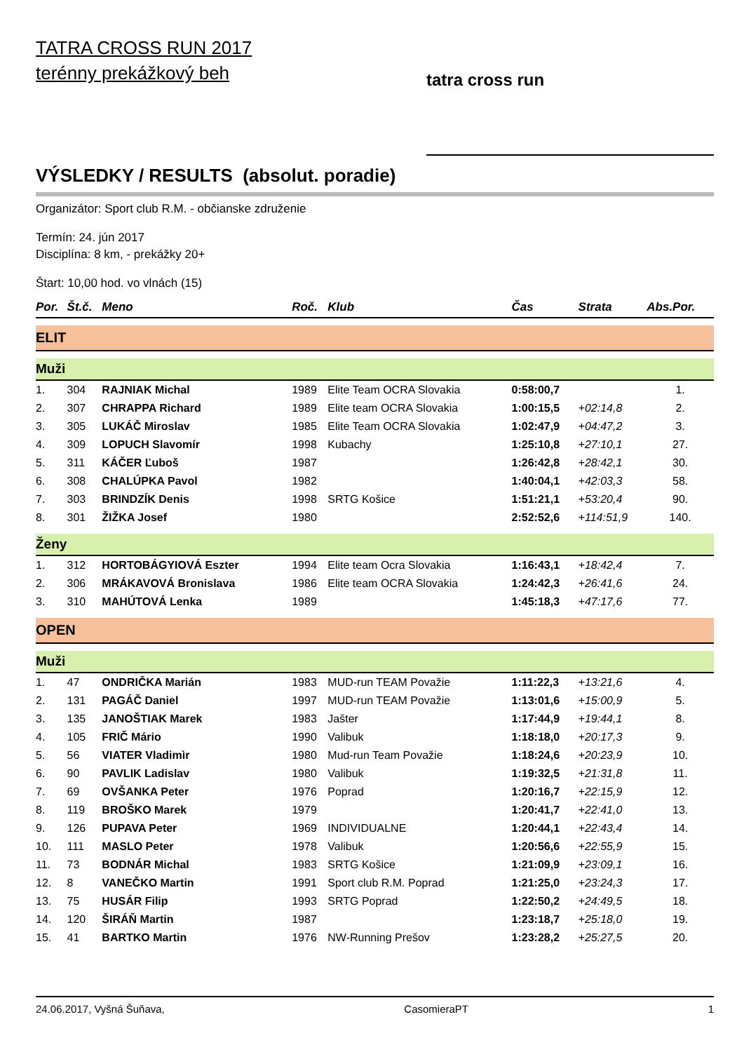TATRA CROSS RUN 2017
terénny prekážkový beh
tatra cross run
VÝSLEDKY / RESULTS (absolut. poradie)
Organizátor: Sport club R.M. - občianske združenie
Termín: 24. jún 2017
Disciplína: 8 km, - prekážky 20+
Štart: 10,00 hod. vo vlnách (15)
| Por. | Št.č. | Meno | Roč. | Klub | Čas | Strata | Abs.Por. |
| --- | --- | --- | --- | --- | --- | --- | --- |
| ELIT | | | | | | | |
| Muži | | | | | | | |
| 1. | 304 | RAJNIAK Michal | 1989 | Elite Team OCRA Slovakia | 0:58:00,7 | | 1. |
| 2. | 307 | CHRAPPA Richard | 1989 | Elite team OCRA Slovakia | 1:00:15,5 | +02:14,8 | 2. |
| 3. | 305 | LUKÁČ Miroslav | 1985 | Elite Team OCRA Slovakia | 1:02:47,9 | +04:47,2 | 3. |
| 4. | 309 | LOPUCH Slavomír | 1998 | Kubachy | 1:25:10,8 | +27:10,1 | 27. |
| 5. | 311 | KÁČER Ľuboš | 1987 | | 1:26:42,8 | +28:42,1 | 30. |
| 6. | 308 | CHALÚPKA Pavol | 1982 | | 1:40:04,1 | +42:03,3 | 58. |
| 7. | 303 | BRINDZÍK Denis | 1998 | SRTG Košice | 1:51:21,1 | +53:20,4 | 90. |
| 8. | 301 | ŽIŽKA Josef | 1980 | | 2:52:52,6 | +114:51,9 | 140. |
| Ženy | | | | | | | |
| 1. | 312 | HORTOBÁGYIOVÁ Eszter | 1994 | Elite team Ocra Slovakia | 1:16:43,1 | +18:42,4 | 7. |
| 2. | 306 | MRÁKAVOVÁ Bronislava | 1986 | Elite team OCRA Slovakia | 1:24:42,3 | +26:41,6 | 24. |
| 3. | 310 | MAHÚTOVÁ Lenka | 1989 | | 1:45:18,3 | +47:17,6 | 77. |
| OPEN | | | | | | | |
| Muži | | | | | | | |
| 1. | 47 | ONDRIČKA Marián | 1983 | MUD-run TEAM Považie | 1:11:22,3 | +13:21,6 | 4. |
| 2. | 131 | PAGÁČ Daniel | 1997 | MUD-run TEAM Považie | 1:13:01,6 | +15:00,9 | 5. |
| 3. | 135 | JANOŠTIAK Marek | 1983 | Jašter | 1:17:44,9 | +19:44,1 | 8. |
| 4. | 105 | FRIČ Mário | 1990 | Valibuk | 1:18:18,0 | +20:17,3 | 9. |
| 5. | 56 | VIATER Vladimìr | 1980 | Mud-run Team Považie | 1:18:24,6 | +20:23,9 | 10. |
| 6. | 90 | PAVLIK Ladislav | 1980 | Valibuk | 1:19:32,5 | +21:31,8 | 11. |
| 7. | 69 | OVŠANKA Peter | 1976 | Poprad | 1:20:16,7 | +22:15,9 | 12. |
| 8. | 119 | BROŠKO Marek | 1979 | | 1:20:41,7 | +22:41,0 | 13. |
| 9. | 126 | PUPAVA Peter | 1969 | INDIVIDUALNE | 1:20:44,1 | +22:43,4 | 14. |
| 10. | 111 | MASLO Peter | 1978 | Valibuk | 1:20:56,6 | +22:55,9 | 15. |
| 11. | 73 | BODNÁR Michal | 1983 | SRTG Košice | 1:21:09,9 | +23:09,1 | 16. |
| 12. | 8 | VANEČKO Martin | 1991 | Sport club R.M. Poprad | 1:21:25,0 | +23:24,3 | 17. |
| 13. | 75 | HUSÁR Filip | 1993 | SRTG Poprad | 1:22:50,2 | +24:49,5 | 18. |
| 14. | 120 | ŠIRÁŇ Martin | 1987 | | 1:23:18,7 | +25:18,0 | 19. |
| 15. | 41 | BARTKO Martin | 1976 | NW-Running Prešov | 1:23:28,2 | +25:27,5 | 20. |
24.06.2017, Vyšná Šuňava, CasomieraPT 1